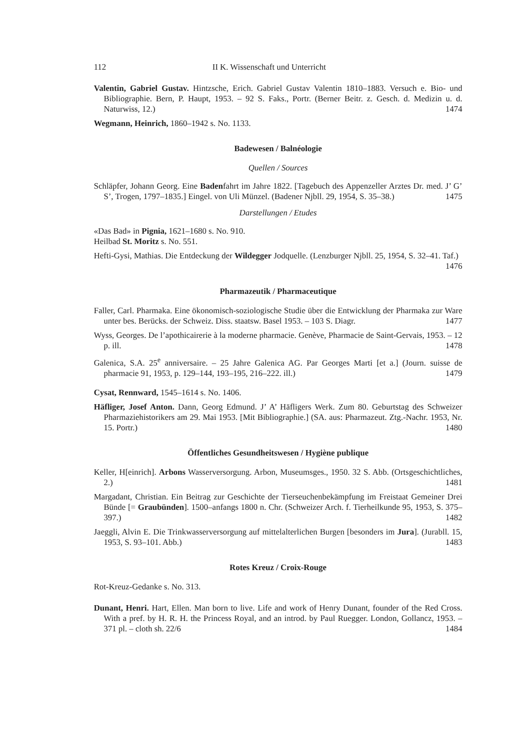112 II K. Wissenschaft und Unterricht
Valentin, Gabriel Gustav. Hintzsche, Erich. Gabriel Gustav Valentin 1810–1883. Versuch e. Bio- und Bibliographie. Bern, P. Haupt, 1953. – 92 S. Faks., Portr. (Berner Beitr. z. Gesch. d. Medizin u. d. Naturwiss, 12.) 1474
Wegmann, Heinrich, 1860–1942 s. No. 1133.
Badewesen / Balnéologie
Quellen / Sources
Schläpfer, Johann Georg. Eine Badenfahrt im Jahre 1822. [Tagebuch des Appenzeller Arztes Dr. med. J’ G’ S’, Trogen, 1797–1835.] Eingel. von Uli Münzel. (Badener Njbll. 29, 1954, S. 35–38.) 1475
Darstellungen / Etudes
«Das Bad» in Pignia, 1621–1680 s. No. 910.
Heilbad St. Moritz s. No. 551.
Hefti-Gysi, Mathias. Die Entdeckung der Wildegger Jodquelle. (Lenzburger Njbll. 25, 1954, S. 32–41. Taf.) 1476
Pharmazeutik / Pharmaceutique
Faller, Carl. Pharmaka. Eine ökonomisch-soziologische Studie über die Entwicklung der Pharmaka zur Ware unter bes. Berücks. der Schweiz. Diss. staatsw. Basel 1953. – 103 S. Diagr. 1477
Wyss, Georges. De l’apothicairerie à la moderne pharmacie. Genève, Pharmacie de Saint-Gervais, 1953. – 12 p. ill. 1478
Galenica, S.A. 25<sup>e</sup> anniversaire. – 25 Jahre Galenica AG. Par Georges Marti [et a.] (Journ. suisse de pharmacie 91, 1953, p. 129–144, 193–195, 216–222. ill.) 1479
Cysat, Rennward, 1545–1614 s. No. 1406.
Häfliger, Josef Anton. Dann, Georg Edmund. J’ A’ Häfligers Werk. Zum 80. Geburtstag des Schweizer Pharmaziehistorikers am 29. Mai 1953. [Mit Bibliographie.] (SA. aus: Pharmazeut. Ztg.-Nachr. 1953, Nr. 15. Portr.) 1480
Öffentliches Gesundheitswesen / Hygiène publique
Keller, H[einrich]. Arbons Wasserversorgung. Arbon, Museumsges., 1950. 32 S. Abb. (Ortsgeschichtliches, 2.) 1481
Margadant, Christian. Ein Beitrag zur Geschichte der Tierseuchenbekämpfung im Freistaat Gemeiner Drei Bünde [= Graubünden]. 1500–anfangs 1800 n. Chr. (Schweizer Arch. f. Tierheilkunde 95, 1953, S. 375–397.) 1482
Jaeggli, Alvin E. Die Trinkwasserversorgung auf mittelalterlichen Burgen [besonders im Jura]. (Jurabll. 15, 1953, S. 93–101. Abb.) 1483
Rotes Kreuz / Croix-Rouge
Rot-Kreuz-Gedanke s. No. 313.
Dunant, Henri. Hart, Ellen. Man born to live. Life and work of Henry Dunant, founder of the Red Cross. With a pref. by H. R. H. the Princess Royal, and an introd. by Paul Ruegger. London, Gollancz, 1953. – 371 pl. – cloth sh. 22/6 1484